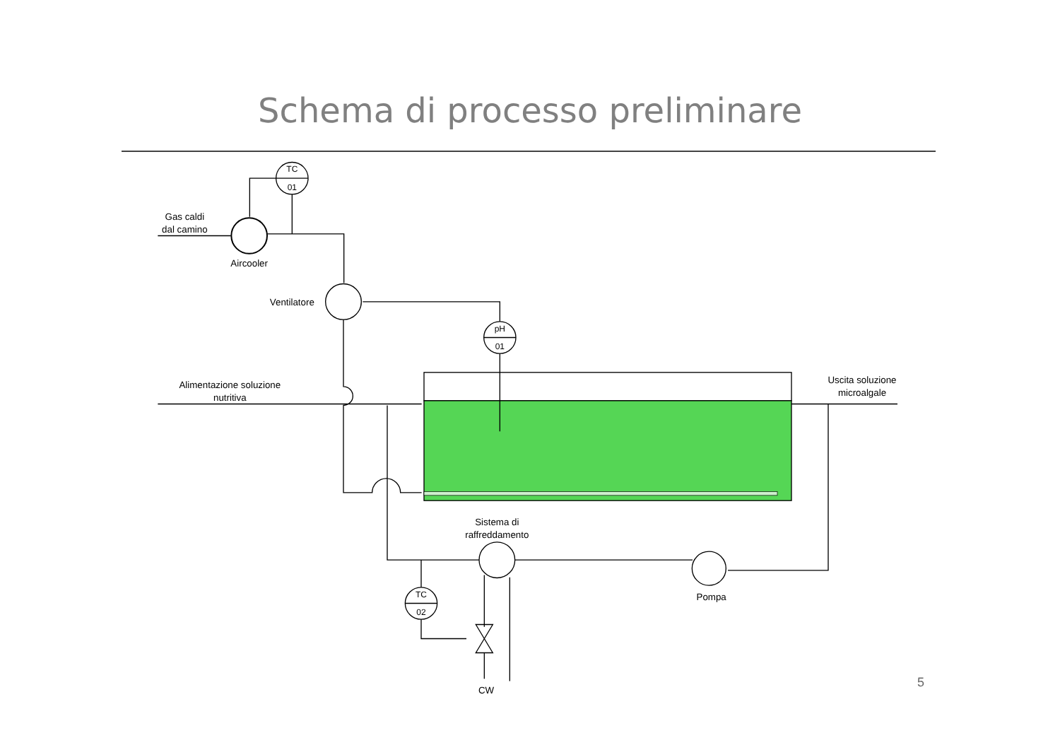Schema di processo preliminare
TC
01
pH
01
TC
02
Gas caldi
dal camino
Aircooler
Ventilatore
Alimentazione soluzione
nutritiva
Uscita soluzione
microalgale
Sistema di
raffreddamento
Pompa
CW
5